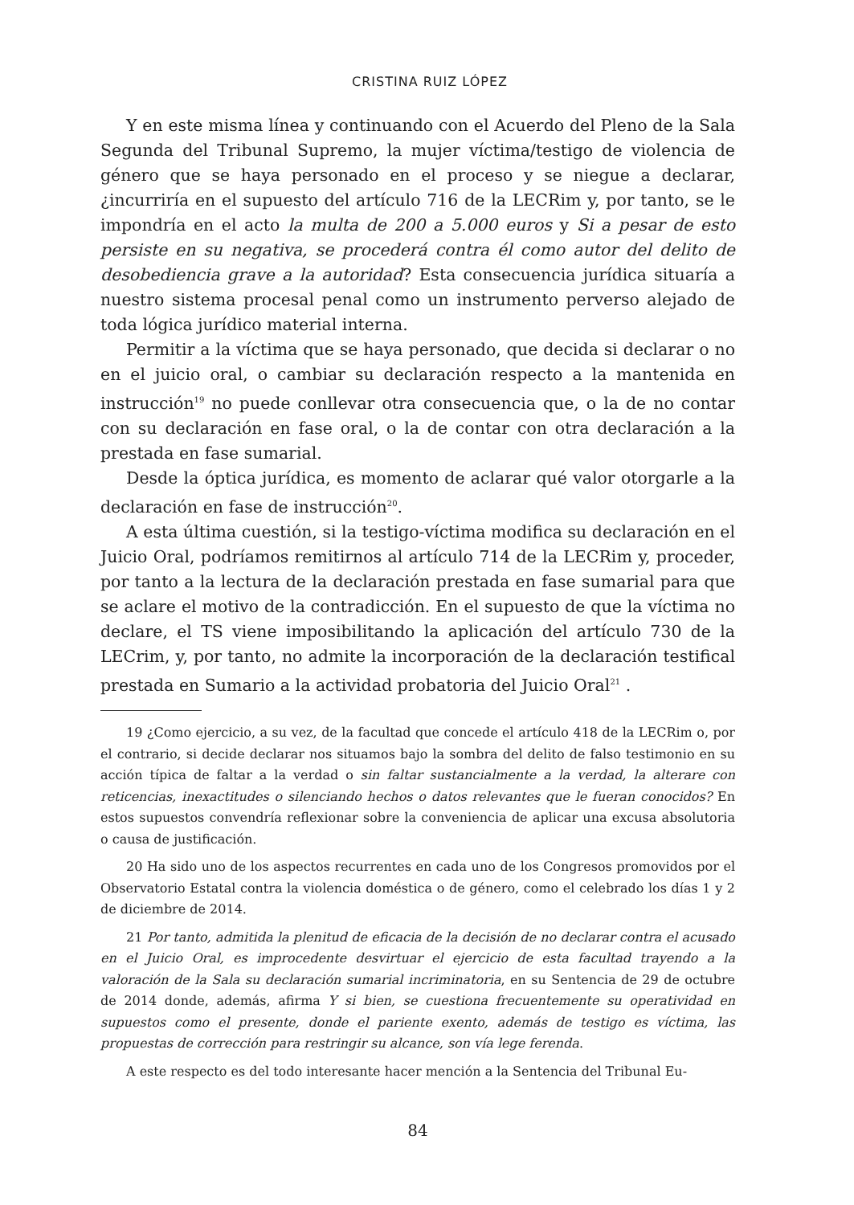CRISTINA RUIZ LÓPEZ
Y en este misma línea y continuando con el Acuerdo del Pleno de la Sala Segunda del Tribunal Supremo, la mujer víctima/testigo de violencia de género que se haya personado en el proceso y se niegue a declarar, ¿incurriría en el supuesto del artículo 716 de la LECRim y, por tanto, se le impondría en el acto la multa de 200 a 5.000 euros y Si a pesar de esto persiste en su negativa, se procederá contra él como autor del delito de desobediencia grave a la autoridad? Esta consecuencia jurídica situaría a nuestro sistema procesal penal como un instrumento perverso alejado de toda lógica jurídico material interna.
Permitir a la víctima que se haya personado, que decida si declarar o no en el juicio oral, o cambiar su declaración respecto a la mantenida en instrucción<sup>19</sup> no puede conllevar otra consecuencia que, o la de no contar con su declaración en fase oral, o la de contar con otra declaración a la prestada en fase sumarial.
Desde la óptica jurídica, es momento de aclarar qué valor otorgarle a la declaración en fase de instrucción<sup>20</sup>.
A esta última cuestión, si la testigo-víctima modifica su declaración en el Juicio Oral, podríamos remitirnos al artículo 714 de la LECRim y, proceder, por tanto a la lectura de la declaración prestada en fase sumarial para que se aclare el motivo de la contradicción. En el supuesto de que la víctima no declare, el TS viene imposibilitando la aplicación del artículo 730 de la LECrim, y, por tanto, no admite la incorporación de la declaración testifical prestada en Sumario a la actividad probatoria del Juicio Oral<sup>21</sup> .
19 ¿Como ejercicio, a su vez, de la facultad que concede el artículo 418 de la LECRim o, por el contrario, si decide declarar nos situamos bajo la sombra del delito de falso testimonio en su acción típica de faltar a la verdad o sin faltar sustancialmente a la verdad, la alterare con reticencias, inexactitudes o silenciando hechos o datos relevantes que le fueran conocidos? En estos supuestos convendría reflexionar sobre la conveniencia de aplicar una excusa absolutoria o causa de justificación.
20 Ha sido uno de los aspectos recurrentes en cada uno de los Congresos promovidos por el Observatorio Estatal contra la violencia doméstica o de género, como el celebrado los días 1 y 2 de diciembre de 2014.
21 Por tanto, admitida la plenitud de eficacia de la decisión de no declarar contra el acusado en el Juicio Oral, es improcedente desvirtuar el ejercicio de esta facultad trayendo a la valoración de la Sala su declaración sumarial incriminatoria, en su Sentencia de 29 de octubre de 2014 donde, además, afirma Y si bien, se cuestiona frecuentemente su operatividad en supuestos como el presente, donde el pariente exento, además de testigo es víctima, las propuestas de corrección para restringir su alcance, son vía lege ferenda.
A este respecto es del todo interesante hacer mención a la Sentencia del Tribunal Eu-
84